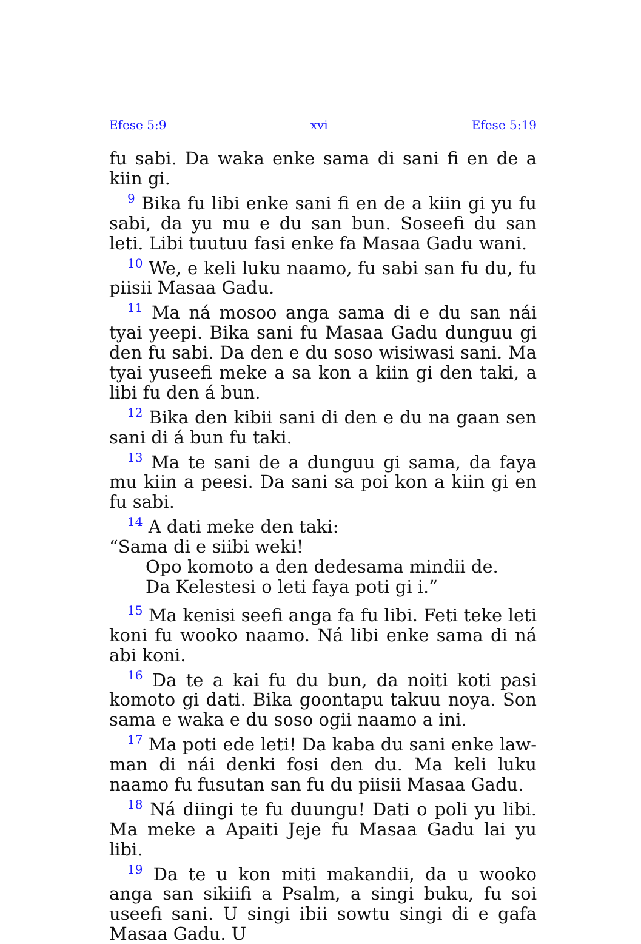Efese 5:9 xvi Efese 5:19
fu sabi. Da waka enke sama di sani fi en de a kiin gi.
<sup>9</sup> Bika fu libi enke sani fi en de a kiin gi yu fu sabi, da yu mu e du san bun. Soseefi du san leti. Libi tuutuu fasi enke fa Masaa Gadu wani.
<sup>10</sup> We, e keli luku naamo, fu sabi san fu du, fu piisii Masaa Gadu.
<sup>11</sup> Ma ná mosoo anga sama di e du san nái tyai yeepi. Bika sani fu Masaa Gadu dunguu gi den fu sabi. Da den e du soso wisiwasi sani. Ma tyai yuseefi meke a sa kon a kiin gi den taki, a libi fu den á bun.
<sup>12</sup> Bika den kibii sani di den e du na gaan sen sani di á bun fu taki.
<sup>13</sup> Ma te sani de a dunguu gi sama, da faya mu kiin a peesi. Da sani sa poi kon a kiin gi en fu sabi.
<sup>14</sup> A dati meke den taki:
“Sama di e siibi weki!
Opo komoto a den dedesama mindii de.
Da Kelestesi o leti faya poti gi i.”
<sup>15</sup> Ma kenisi seefi anga fa fu libi. Feti teke leti koni fu wooko naamo. Ná libi enke sama di ná abi koni.
<sup>16</sup> Da te a kai fu du bun, da noiti koti pasi komoto gi dati. Bika goontapu takuu noya. Son sama e waka e du soso ogii naamo a ini.
<sup>17</sup> Ma poti ede leti! Da kaba du sani enke law-man di nái denki fosi den du. Ma keli luku naamo fu fusutan san fu du piisii Masaa Gadu.
<sup>18</sup> Ná diingi te fu duungu! Dati o poli yu libi. Ma meke a Apaiti Jeje fu Masaa Gadu lai yu libi.
<sup>19</sup> Da te u kon miti makandii, da u wooko anga san sikiifi a Psalm, a singi buku, fu soi useefi sani. U singi ibii sowtu singi di e gafa Masaa Gadu. U